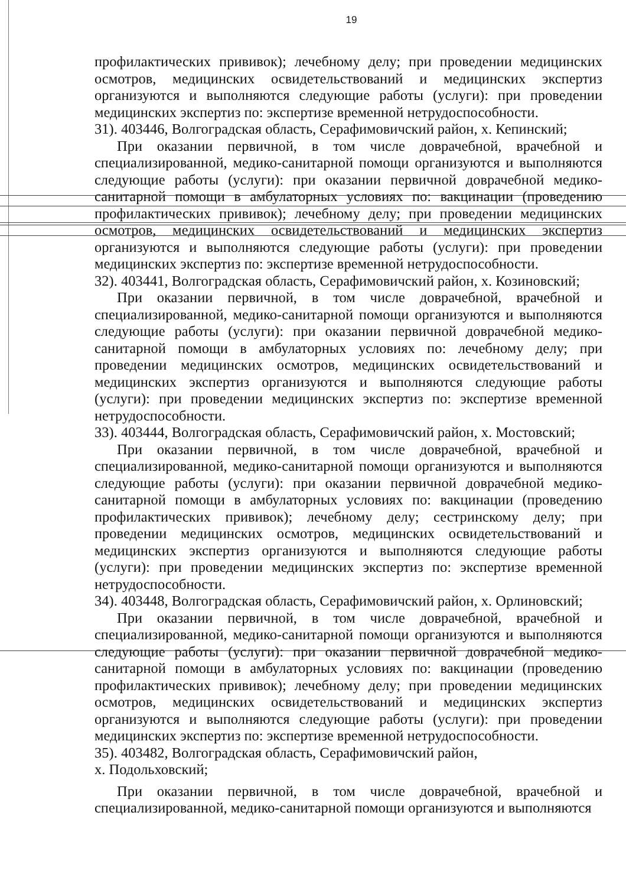19
профилактических прививок); лечебному делу; при проведении медицинских осмотров, медицинских освидетельствований и медицинских экспертиз организуются и выполняются следующие работы (услуги): при проведении медицинских экспертиз по: экспертизе временной нетрудоспособности.
31). 403446, Волгоградская область, Серафимовичский район, х. Кепинский;
При оказании первичной, в том числе доврачебной, врачебной и специализированной, медико-санитарной помощи организуются и выполняются следующие работы (услуги): при оказании первичной доврачебной медико-санитарной помощи в амбулаторных условиях по: вакцинации (проведению профилактических прививок); лечебному делу; при проведении медицинских осмотров, медицинских освидетельствований и медицинских экспертиз организуются и выполняются следующие работы (услуги): при проведении медицинских экспертиз по: экспертизе временной нетрудоспособности.
32). 403441, Волгоградская область, Серафимовичский район, х. Козиновский;
При оказании первичной, в том числе доврачебной, врачебной и специализированной, медико-санитарной помощи организуются и выполняются следующие работы (услуги): при оказании первичной доврачебной медико-санитарной помощи в амбулаторных условиях по: лечебному делу; при проведении медицинских осмотров, медицинских освидетельствований и медицинских экспертиз организуются и выполняются следующие работы (услуги): при проведении медицинских экспертиз по: экспертизе временной нетрудоспособности.
33). 403444, Волгоградская область, Серафимовичский район, х. Мостовский;
При оказании первичной, в том числе доврачебной, врачебной и специализированной, медико-санитарной помощи организуются и выполняются следующие работы (услуги): при оказании первичной доврачебной медико-санитарной помощи в амбулаторных условиях по: вакцинации (проведению профилактических прививок); лечебному делу; сестринскому делу; при проведении медицинских осмотров, медицинских освидетельствований и медицинских экспертиз организуются и выполняются следующие работы (услуги): при проведении медицинских экспертиз по: экспертизе временной нетрудоспособности.
34). 403448, Волгоградская область, Серафимовичский район, х. Орлиновский;
При оказании первичной, в том числе доврачебной, врачебной и специализированной, медико-санитарной помощи организуются и выполняются следующие работы (услуги): при оказании первичной доврачебной медико-санитарной помощи в амбулаторных условиях по: вакцинации (проведению профилактических прививок); лечебному делу; при проведении медицинских осмотров, медицинских освидетельствований и медицинских экспертиз организуются и выполняются следующие работы (услуги): при проведении медицинских экспертиз по: экспертизе временной нетрудоспособности.
35). 403482, Волгоградская область, Серафимовичский район,
х. Подольховский;
При оказании первичной, в том числе доврачебной, врачебной и специализированной, медико-санитарной помощи организуются и выполняются